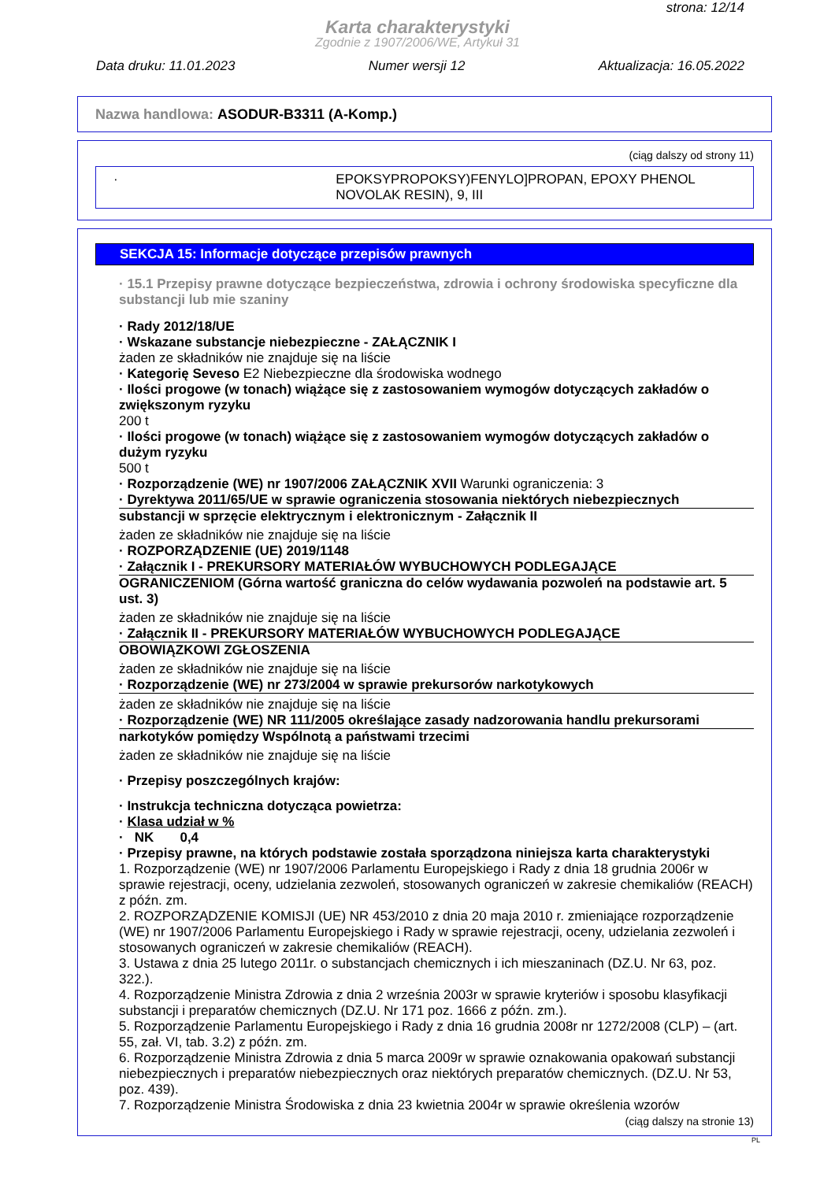strona: 12/14
Karta charakterystyki
Zgodnie z 1907/2006/WE, Artykuł 31
Data druku: 11.01.2023 Numer wersji 12 Aktualizacja: 16.05.2022
Nazwa handlowa: ASODUR-B3311 (A-Komp.)
(ciąg dalszy od strony 11)
· EPOKSYPROPOKSY)FENYLO]PROPAN, EPOXY PHENOL NOVOLAK RESIN), 9, III
SEKCJA 15: Informacje dotyczące przepisów prawnych
· 15.1 Przepisy prawne dotyczące bezpieczeństwa, zdrowia i ochrony środowiska specyficzne dla substancji lub mie szaniny
· Rady 2012/18/UE
· Wskazane substancje niebezpieczne - ZAŁĄCZNIK I
żaden ze składników nie znajduje się na liście
· Kategorię Seveso E2 Niebezpieczne dla środowiska wodnego
· Ilości progowe (w tonach) wiążące się z zastosowaniem wymogów dotyczących zakładów o zwiększonym ryzyku
200 t
· Ilości progowe (w tonach) wiążące się z zastosowaniem wymogów dotyczących zakładów o dużym ryzyku
500 t
· Rozporządzenie (WE) nr 1907/2006 ZAŁĄCZNIK XVII Warunki ograniczenia: 3
· Dyrektywa 2011/65/UE w sprawie ograniczenia stosowania niektórych niebezpiecznych
substancji w sprzęcie elektrycznym i elektronicznym - Załącznik II
żaden ze składników nie znajduje się na liście
· ROZPORZĄDZENIE (UE) 2019/1148
· Załącznik I - PREKURSORY MATERIAŁÓW WYBUCHOWYCH PODLEGAJĄCE
OGRANICZENIOM (Górna wartość graniczna do celów wydawania pozwoleń na podstawie art. 5 ust. 3)
żaden ze składników nie znajduje się na liście
· Załącznik II - PREKURSORY MATERIAŁÓW WYBUCHOWYCH PODLEGAJĄCE
OBOWIĄZKOWI ZGŁOSZENIA
żaden ze składników nie znajduje się na liście
· Rozporządzenie (WE) nr 273/2004 w sprawie prekursorów narkotykowych
żaden ze składników nie znajduje się na liście
· Rozporządzenie (WE) NR 111/2005 określające zasady nadzorowania handlu prekursorami
narkotyków pomiędzy Wspólnotą a państwami trzecimi
żaden ze składników nie znajduje się na liście
· Przepisy poszczególnych krajów:
· Instrukcja techniczna dotycząca powietrza:
· Klasa udział w %
· NK 0,4
· Przepisy prawne, na których podstawie została sporządzona niniejsza karta charakterystyki
1. Rozporządzenie (WE) nr 1907/2006 Parlamentu Europejskiego i Rady z dnia 18 grudnia 2006r w sprawie rejestracji, oceny, udzielania zezwoleń, stosowanych ograniczeń w zakresie chemikaliów (REACH) z późn. zm.
2. ROZPORZĄDZENIE KOMISJI (UE) NR 453/2010 z dnia 20 maja 2010 r. zmieniające rozporządzenie (WE) nr 1907/2006 Parlamentu Europejskiego i Rady w sprawie rejestracji, oceny, udzielania zezwoleń i stosowanych ograniczeń w zakresie chemikaliów (REACH).
3. Ustawa z dnia 25 lutego 2011r. o substancjach chemicznych i ich mieszaninach (DZ.U. Nr 63, poz. 322.).
4. Rozporządzenie Ministra Zdrowia z dnia 2 września 2003r w sprawie kryteriów i sposobu klasyfikacji substancji i preparatów chemicznych (DZ.U. Nr 171 poz. 1666 z późn. zm.).
5. Rozporządzenie Parlamentu Europejskiego i Rady z dnia 16 grudnia 2008r nr 1272/2008 (CLP) – (art. 55, zał. VI, tab. 3.2) z późn. zm.
6. Rozporządzenie Ministra Zdrowia z dnia 5 marca 2009r w sprawie oznakowania opakowań substancji niebezpiecznych i preparatów niebezpiecznych oraz niektórych preparatów chemicznych. (DZ.U. Nr 53, poz. 439).
7. Rozporządzenie Ministra Środowiska z dnia 23 kwietnia 2004r w sprawie określenia wzorów
(ciąg dalszy na stronie 13)
PL